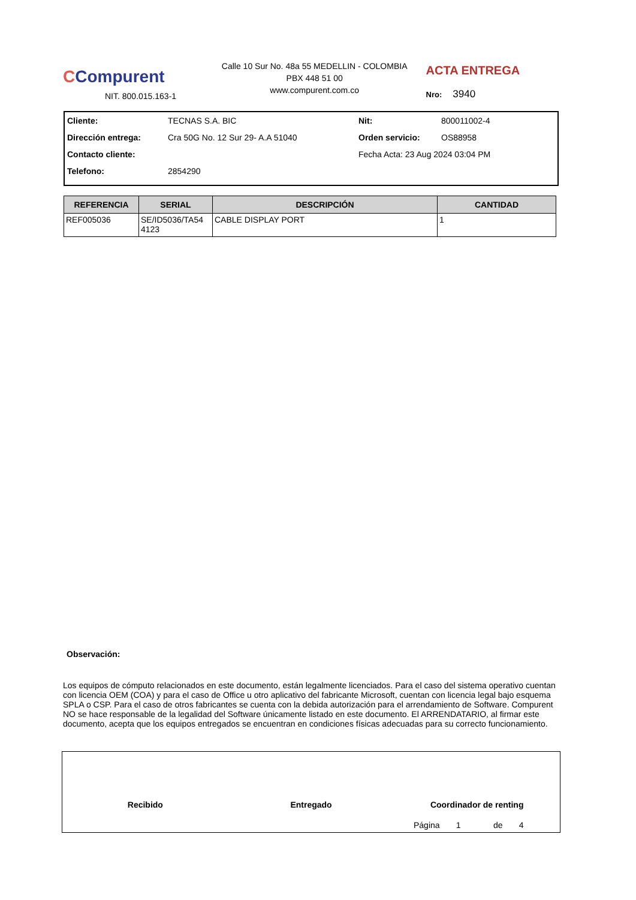CCompurent
NIT. 800.015.163-1
Calle 10 Sur No. 48a 55 MEDELLIN - COLOMBIA
PBX 448 51 00
www.compurent.com.co
ACTA ENTREGA
Nro: 3940
| Cliente: | TECNAS S.A. BIC | Nit: | 800011002-4 |
| Dirección entrega: | Cra 50G No. 12 Sur 29- A.A 51040 | Orden servicio: | OS88958 |
| Contacto cliente: | | Fecha Acta: 23 Aug 2024 03:04 PM | |
| Telefono: | 2854290 | | |
| REFERENCIA | SERIAL | DESCRIPCIÓN | CANTIDAD |
| --- | --- | --- | --- |
| REF005036 | SE/ID5036/TA54 4123 | CABLE DISPLAY PORT | 1 |
Observación:
Los equipos de cómputo relacionados en este documento, están legalmente licenciados. Para el caso del sistema operativo cuentan con licencia OEM (COA) y para el caso de Office u otro aplicativo del fabricante Microsoft, cuentan con licencia legal bajo esquema SPLA o CSP. Para el caso de otros fabricantes se cuenta con la debida autorización para el arrendamiento de Software. Compurent NO se hace responsable de la legalidad del Software únicamente listado en este documento. El ARRENDATARIO, al firmar este documento, acepta que los equipos entregados se encuentran en condiciones físicas adecuadas para su correcto funcionamiento.
Recibido Entregado Coordinador de renting
Página 1 de 4